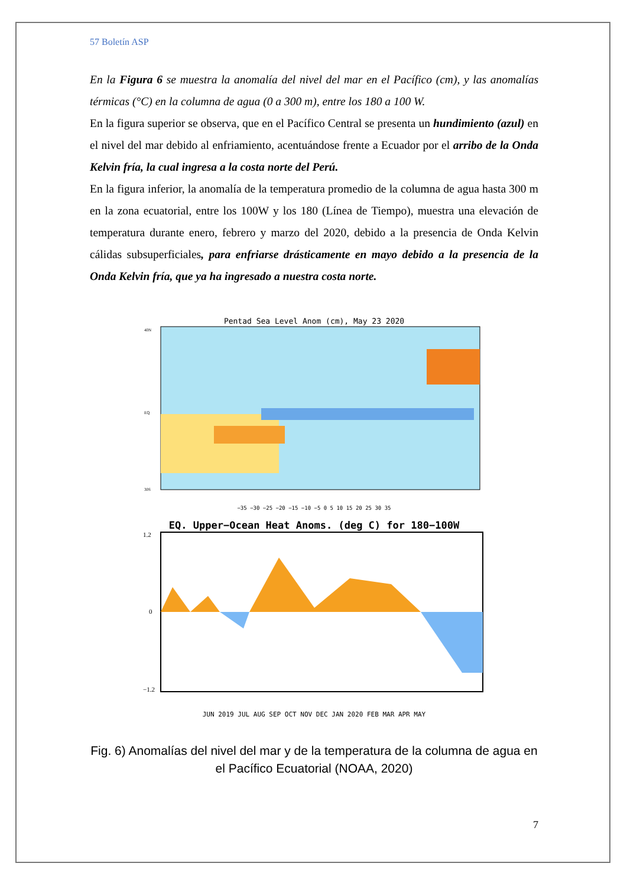57 Boletín ASP
En la Figura 6 se muestra la anomalía del nivel del mar en el Pacífico (cm), y las anomalías térmicas (°C) en la columna de agua (0 a 300 m), entre los 180 a 100 W.
En la figura superior se observa, que en el Pacífico Central se presenta un hundimiento (azul) en el nivel del mar debido al enfriamiento, acentuándose frente a Ecuador por el arribo de la Onda Kelvin fría, la cual ingresa a la costa norte del Perú.
En la figura inferior, la anomalía de la temperatura promedio de la columna de agua hasta 300 m en la zona ecuatorial, entre los 100W y los 180 (Línea de Tiempo), muestra una elevación de temperatura durante enero, febrero y marzo del 2020, debido a la presencia de Onda Kelvin cálidas subsuperficiales, para enfriarse drásticamente en mayo debido a la presencia de la Onda Kelvin fría, que ya ha ingresado a nuestra costa norte.
Pentad Sea Level Anom (cm), May 23 2020
40N
EQ
30S
−35 −30 −25 −20 −15 −10 −5 0 5 10 15 20 25 30 35
EQ. Upper−Ocean Heat Anoms. (deg C) for 180−100W
1.2
0
−1.2
JUN 2019 JUL AUG SEP OCT NOV DEC JAN 2020 FEB MAR APR MAY
Fig. 6) Anomalías del nivel del mar y de la temperatura de la columna de agua en el Pacífico Ecuatorial (NOAA, 2020)
7